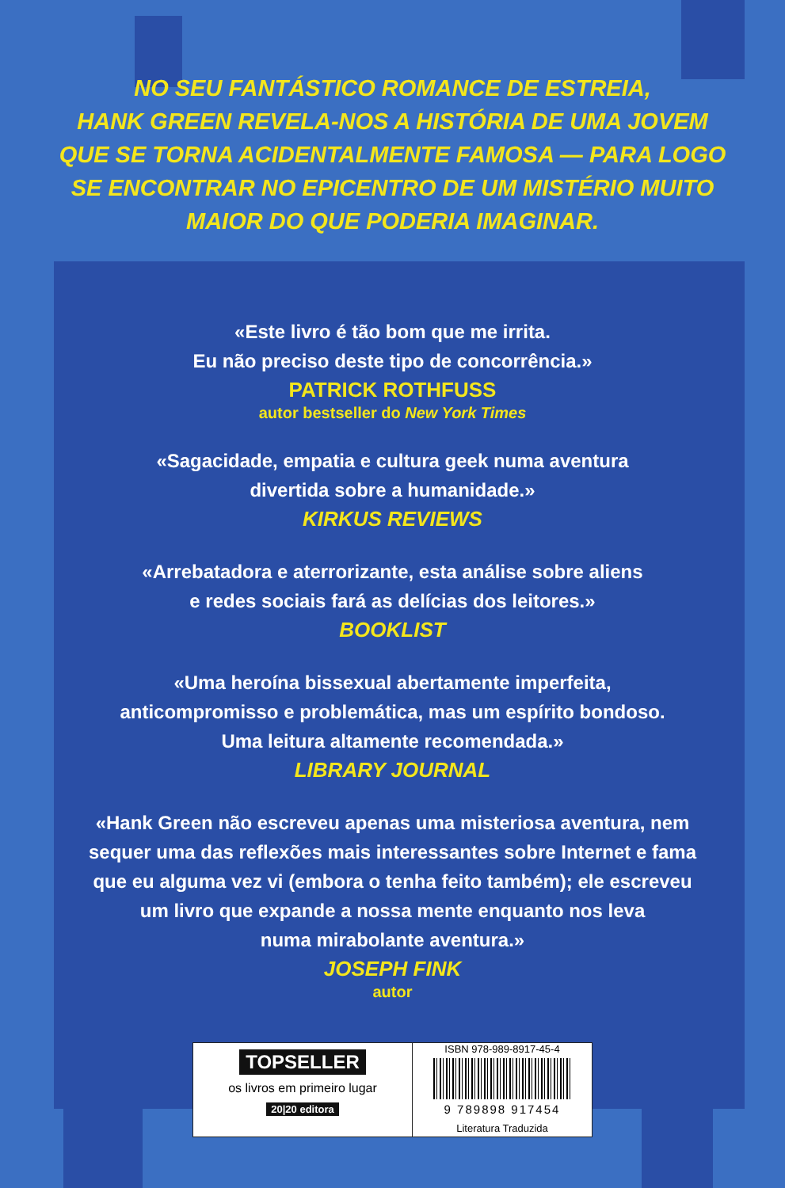NO SEU FANTÁSTICO ROMANCE DE ESTREIA,
HANK GREEN REVELA-NOS A HISTÓRIA DE UMA JOVEM
QUE SE TORNA ACIDENTALMENTE FAMOSA — PARA LOGO
SE ENCONTRAR NO EPICENTRO DE UM MISTÉRIO MUITO
MAIOR DO QUE PODERIA IMAGINAR.
«Este livro é tão bom que me irrita.
Eu não preciso deste tipo de concorrência.»
PATRICK ROTHFUSS
autor bestseller do New York Times
«Sagacidade, empatia e cultura geek numa aventura
divertida sobre a humanidade.»
KIRKUS REVIEWS
«Arrebatadora e aterrorizante, esta análise sobre aliens
e redes sociais fará as delícias dos leitores.»
BOOKLIST
«Uma heroína bissexual abertamente imperfeita,
anticompromisso e problemática, mas um espírito bondoso.
Uma leitura altamente recomendada.»
LIBRARY JOURNAL
«Hank Green não escreveu apenas uma misteriosa aventura, nem
sequer uma das reflexões mais interessantes sobre Internet e fama
que eu alguma vez vi (embora o tenha feito também); ele escreveu
um livro que expande a nossa mente enquanto nos leva
numa mirabolante aventura.»
JOSEPH FINK
autor
TOPSELLER
os livros em primeiro lugar
20|20 editora
ISBN 978-989-8917-45-4
9 789898 917454
Literatura Traduzida